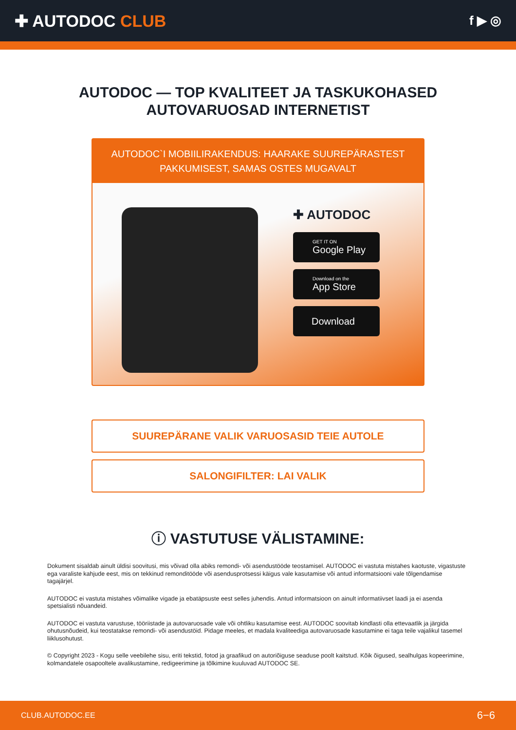✚ AUTODOC CLUB
f ▶ ◎
AUTODOC — TOP KVALITEET JA TASKUKOHASED
AUTOVARUOSAD INTERNETIST
AUTODOC`I MOBIILIRAKENDUS: HAARAKE SUUREPÄRASTEST PAKKUMISEST, SAMAS OSTES MUGAVALT
✚ AUTODOC
GET IT ON
Google Play
Download on the
App Store
Download
SUUREPÄRANE VALIK VARUOSASID TEIE AUTOLE
SALONGIFILTER: LAI VALIK
ⓘ VASTUTUSE VÄLISTAMINE:
Dokument sisaldab ainult üldisi soovitusi, mis võivad olla abiks remondi- või asendustööde teostamisel. AUTODOC ei vastuta mistahes kaotuste, vigastuste ega varaliste kahjude eest, mis on tekkinud remonditööde või asendusprotsessi käigus vale kasutamise või antud informatsiooni vale tõlgendamise tagajärjel.
AUTODOC ei vastuta mistahes võimalike vigade ja ebatäpsuste eest selles juhendis. Antud informatsioon on ainult informatiivset laadi ja ei asenda spetsialisti nõuandeid.
AUTODOC ei vastuta varustuse, tööriistade ja autovaruosade vale või ohtliku kasutamise eest. AUTODOC soovitab kindlasti olla ettevaatlik ja järgida ohutusnõudeid, kui teostatakse remondi- või asendustöid. Pidage meeles, et madala kvaliteediga autovaruosade kasutamine ei taga teile vajalikul tasemel liiklusohutust.
© Copyright 2023 - Kogu selle veebilehe sisu, eriti tekstid, fotod ja graafikud on autoriõiguse seaduse poolt kaitstud. Kõik õigused, sealhulgas kopeerimine, kolmandatele osapooltele avalikustamine, redigeerimine ja tõlkimine kuuluvad AUTODOC SE.
CLUB.AUTODOC.EE 6−6